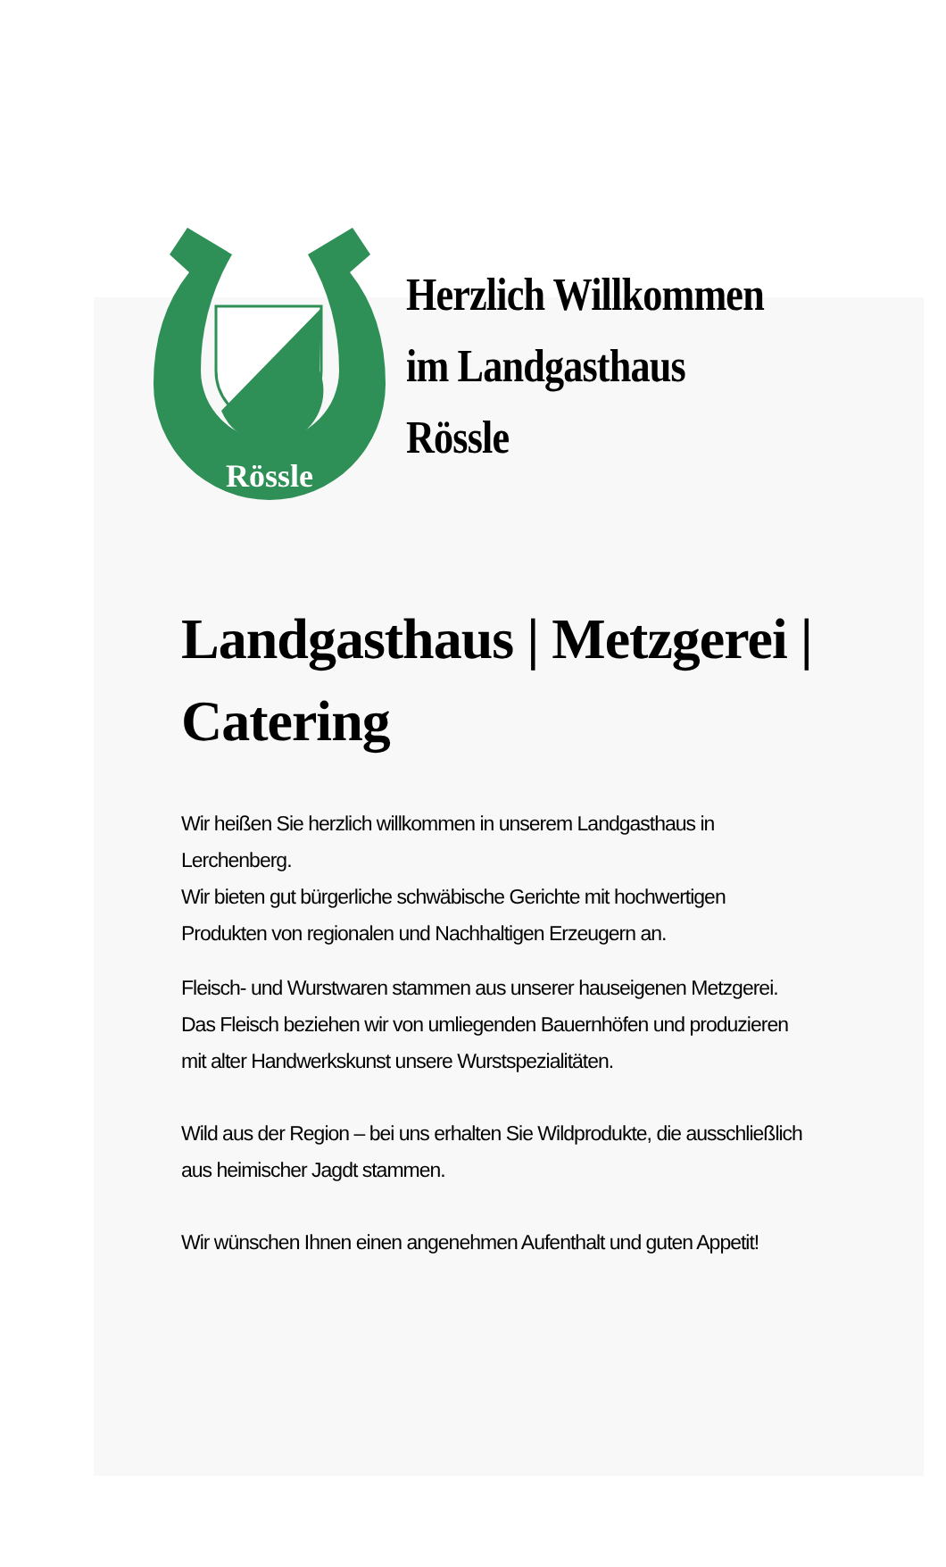Rössle
Herzlich Willkommen
im Landgasthaus
Rössle
Landgasthaus | Metzgerei |
Catering
Wir heißen Sie herzlich willkommen in unserem Landgasthaus in Lerchenberg.
Wir bieten gut bürgerliche schwäbische Gerichte mit hochwertigen Produkten von regionalen und Nachhaltigen Erzeugern an.
Fleisch- und Wurstwaren stammen aus unserer hauseigenen Metzgerei. Das Fleisch beziehen wir von umliegenden Bauernhöfen und produzieren mit alter Handwerkskunst unsere Wurstspezialitäten.
Wild aus der Region – bei uns erhalten Sie Wildprodukte, die ausschließlich aus heimischer Jagdt stammen.
Wir wünschen Ihnen einen angenehmen Aufenthalt und guten Appetit!